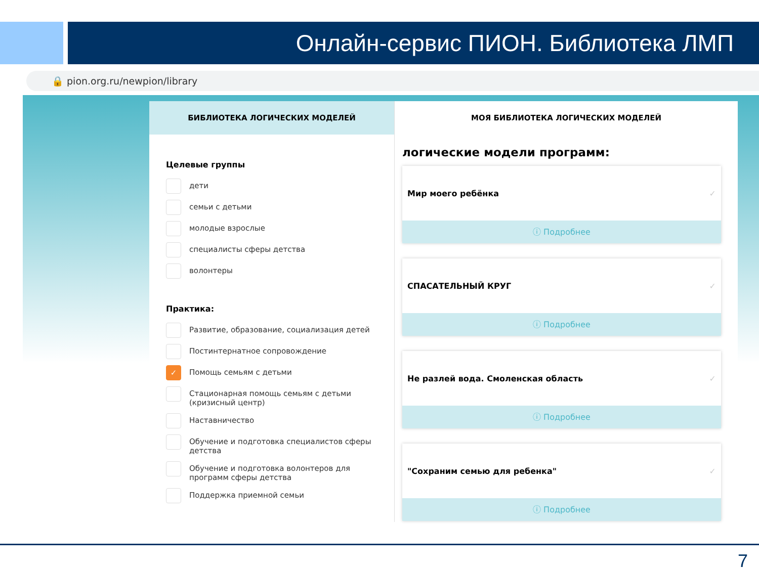Онлайн-сервис ПИОН. Библиотека ЛМП
🔒 pion.org.ru/newpion/library
БИБЛИОТЕКА ЛОГИЧЕСКИХ МОДЕЛЕЙ
Целевые группы
дети
семьи с детьми
молодые взрослые
специалисты сферы детства
волонтеры
Практика:
Развитие, образование, социализация детей
Постинтернатное сопровождение
✓
Помощь семьям с детьми
Стационарная помощь семьям с детьми (кризисный центр)
Наставничество
Обучение и подготовка специалистов сферы детства
Обучение и подготовка волонтеров для программ сферы детства
Поддержка приемной семьи
МОЯ БИБЛИОТЕКА ЛОГИЧЕСКИХ МОДЕЛЕЙ
логические модели программ:
Мир моего ребёнка ✓
ⓘ Подробнее
СПАСАТЕЛЬНЫЙ КРУГ ✓
ⓘ Подробнее
Не разлей вода. Смоленская область ✓
ⓘ Подробнее
"Сохраним семью для ребенка" ✓
ⓘ Подробнее
7